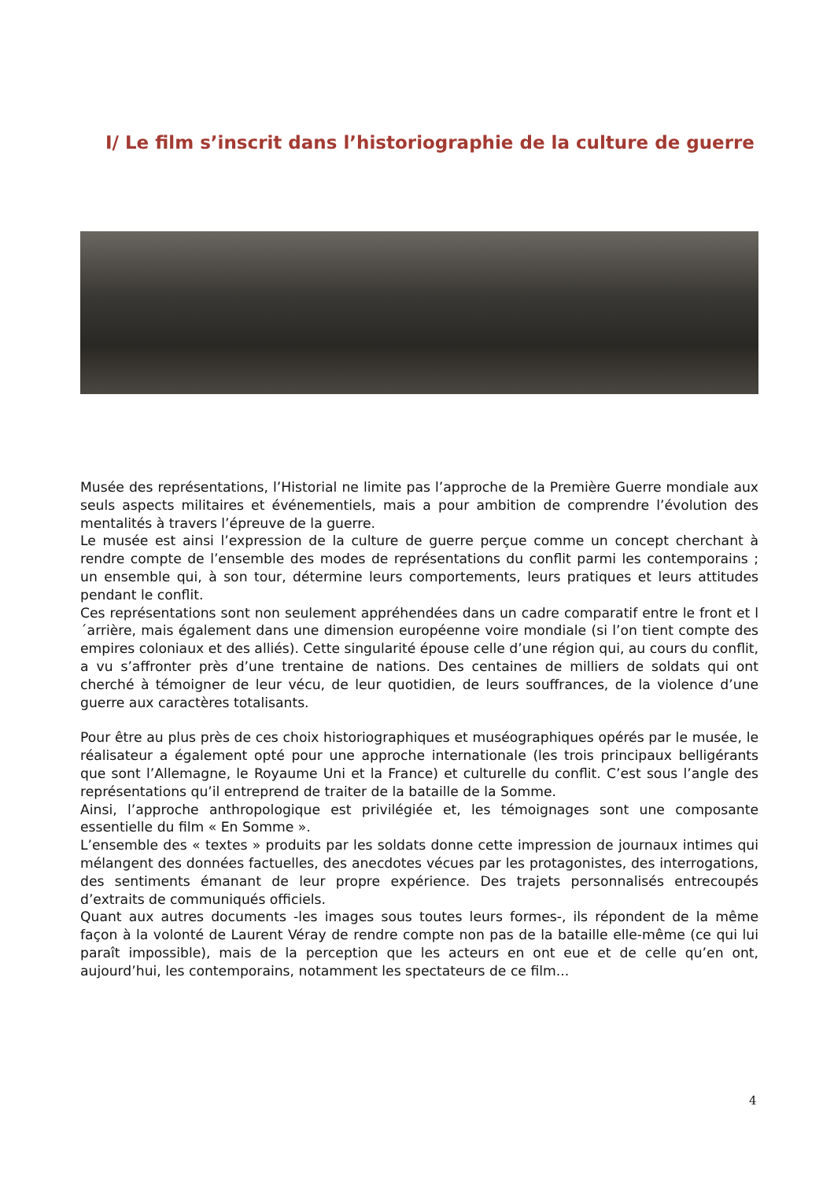I/ Le film s’inscrit dans l’historiographie de la culture de guerre
Musée des représentations, l’Historial ne limite pas l’approche de la Première Guerre mondiale aux seuls aspects militaires et événementiels, mais a pour ambition de comprendre l’évolution des mentalités à travers l’épreuve de la guerre.
Le musée est ainsi l’expression de la culture de guerre perçue comme un concept cherchant à rendre compte de l’ensemble des modes de représentations du conflit parmi les contemporains ; un ensemble qui, à son tour, détermine leurs comportements, leurs pratiques et leurs attitudes pendant le conflit.
Ces représentations sont non seulement appréhendées dans un cadre comparatif entre le front et l´arrière, mais également dans une dimension européenne voire mondiale (si l’on tient compte des empires coloniaux et des alliés). Cette singularité épouse celle d’une région qui, au cours du conflit, a vu s’affronter près d’une trentaine de nations. Des centaines de milliers de soldats qui ont cherché à témoigner de leur vécu, de leur quotidien, de leurs souffrances, de la violence d’une guerre aux caractères totalisants.
Pour être au plus près de ces choix historiographiques et muséographiques opérés par le musée, le réalisateur a également opté pour une approche internationale (les trois principaux belligérants que sont l’Allemagne, le Royaume Uni et la France) et culturelle du conflit. C’est sous l’angle des représentations qu’il entreprend de traiter de la bataille de la Somme.
Ainsi, l’approche anthropologique est privilégiée et, les témoignages sont une composante essentielle du film « En Somme ».
L’ensemble des « textes » produits par les soldats donne cette impression de journaux intimes qui mélangent des données factuelles, des anecdotes vécues par les protagonistes, des interrogations, des sentiments émanant de leur propre expérience. Des trajets personnalisés entrecoupés d’extraits de communiqués officiels.
Quant aux autres documents -les images sous toutes leurs formes-, ils répondent de la même façon à la volonté de Laurent Véray de rendre compte non pas de la bataille elle-même (ce qui lui paraît impossible), mais de la perception que les acteurs en ont eue et de celle qu’en ont, aujourd’hui, les contemporains, notamment les spectateurs de ce film...
4